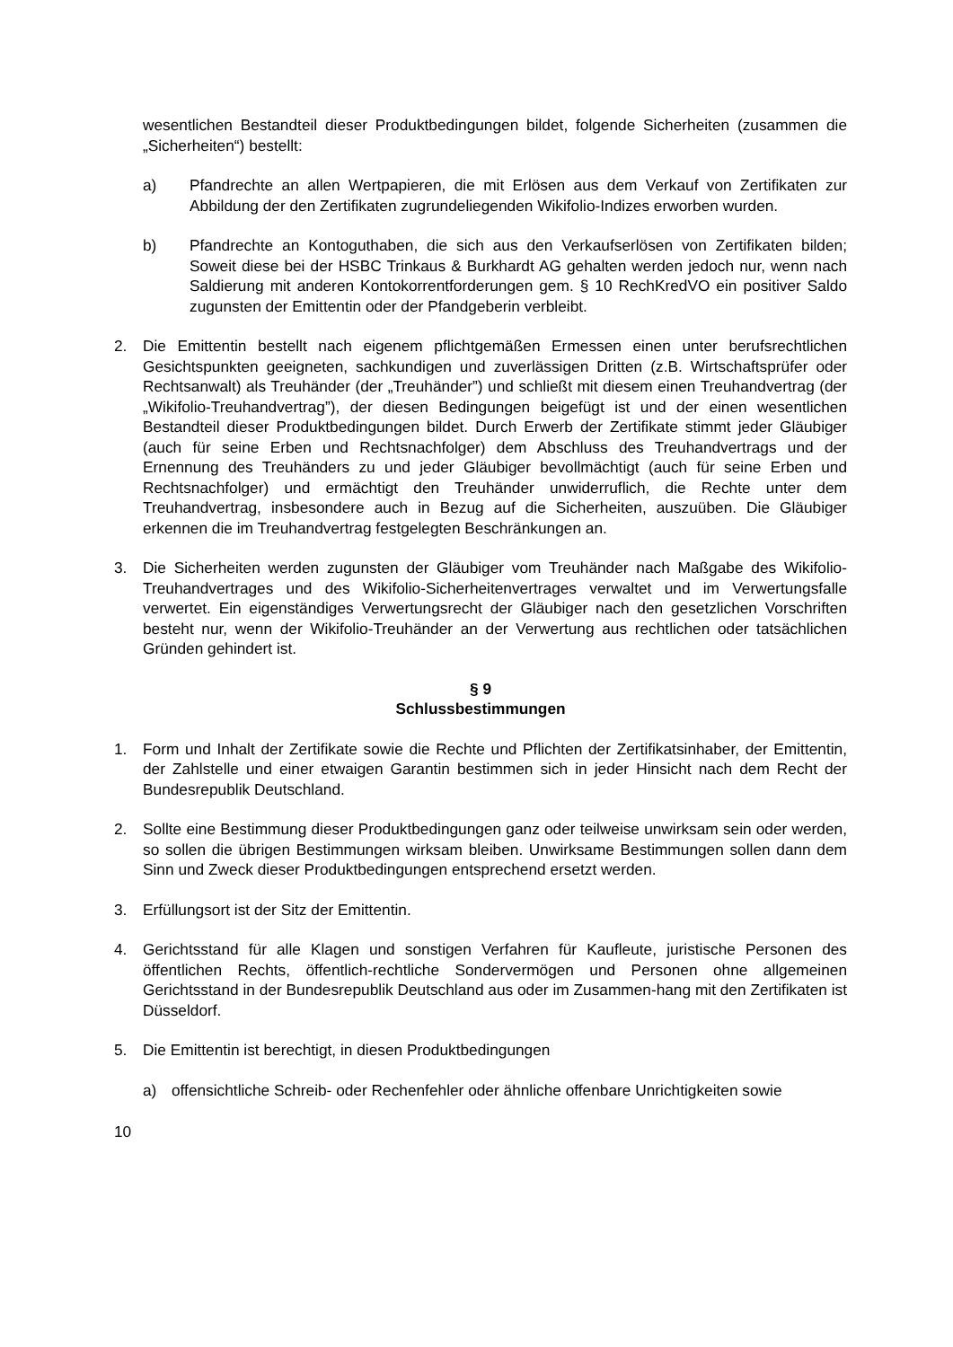wesentlichen Bestandteil dieser Produktbedingungen bildet, folgende Sicherheiten (zusammen die „Sicherheiten“) bestellt:
a) Pfandrechte an allen Wertpapieren, die mit Erlösen aus dem Verkauf von Zertifikaten zur Abbildung der den Zertifikaten zugrundeliegenden Wikifolio-Indizes erworben wurden.
b) Pfandrechte an Kontoguthaben, die sich aus den Verkaufserlösen von Zertifikaten bilden; Soweit diese bei der HSBC Trinkaus & Burkhardt AG gehalten werden jedoch nur, wenn nach Saldierung mit anderen Kontokorrentforderungen gem. § 10 RechKredVO ein positiver Saldo zugunsten der Emittentin oder der Pfandgeberin verbleibt.
2. Die Emittentin bestellt nach eigenem pflichtgemäßen Ermessen einen unter berufsrechtlichen Gesichtspunkten geeigneten, sachkundigen und zuverlässigen Dritten (z.B. Wirtschaftsprüfer oder Rechtsanwalt) als Treuhänder (der „Treuhänder”) und schließt mit diesem einen Treuhandvertrag (der „Wikifolio-Treuhandvertrag”), der diesen Bedingungen beigefügt ist und der einen wesentlichen Bestandteil dieser Produktbedingungen bildet. Durch Erwerb der Zertifikate stimmt jeder Gläubiger (auch für seine Erben und Rechtsnachfolger) dem Abschluss des Treuhandvertrags und der Ernennung des Treuhänders zu und jeder Gläubiger bevollmächtigt (auch für seine Erben und Rechtsnachfolger) und ermächtigt den Treuhänder unwiderruflich, die Rechte unter dem Treuhandvertrag, insbesondere auch in Bezug auf die Sicherheiten, auszuüben. Die Gläubiger erkennen die im Treuhandvertrag festgelegten Beschränkungen an.
3. Die Sicherheiten werden zugunsten der Gläubiger vom Treuhänder nach Maßgabe des Wikifolio-Treuhandvertrages und des Wikifolio-Sicherheitenvertrages verwaltet und im Verwertungsfalle verwertet. Ein eigenständiges Verwertungsrecht der Gläubiger nach den gesetzlichen Vorschriften besteht nur, wenn der Wikifolio-Treuhänder an der Verwertung aus rechtlichen oder tatsächlichen Gründen gehindert ist.
§ 9
Schlussbestimmungen
1. Form und Inhalt der Zertifikate sowie die Rechte und Pflichten der Zertifikatsinhaber, der Emittentin, der Zahlstelle und einer etwaigen Garantin bestimmen sich in jeder Hinsicht nach dem Recht der Bundesrepublik Deutschland.
2. Sollte eine Bestimmung dieser Produktbedingungen ganz oder teilweise unwirksam sein oder werden, so sollen die übrigen Bestimmungen wirksam bleiben. Unwirksame Bestimmungen sollen dann dem Sinn und Zweck dieser Produktbedingungen entsprechend ersetzt werden.
3. Erfüllungsort ist der Sitz der Emittentin.
4. Gerichtsstand für alle Klagen und sonstigen Verfahren für Kaufleute, juristische Personen des öffentlichen Rechts, öffentlich-rechtliche Sondervermögen und Personen ohne allgemeinen Gerichtsstand in der Bundesrepublik Deutschland aus oder im Zusammen-hang mit den Zertifikaten ist Düsseldorf.
5. Die Emittentin ist berechtigt, in diesen Produktbedingungen
a) offensichtliche Schreib- oder Rechenfehler oder ähnliche offenbare Unrichtigkeiten sowie
10